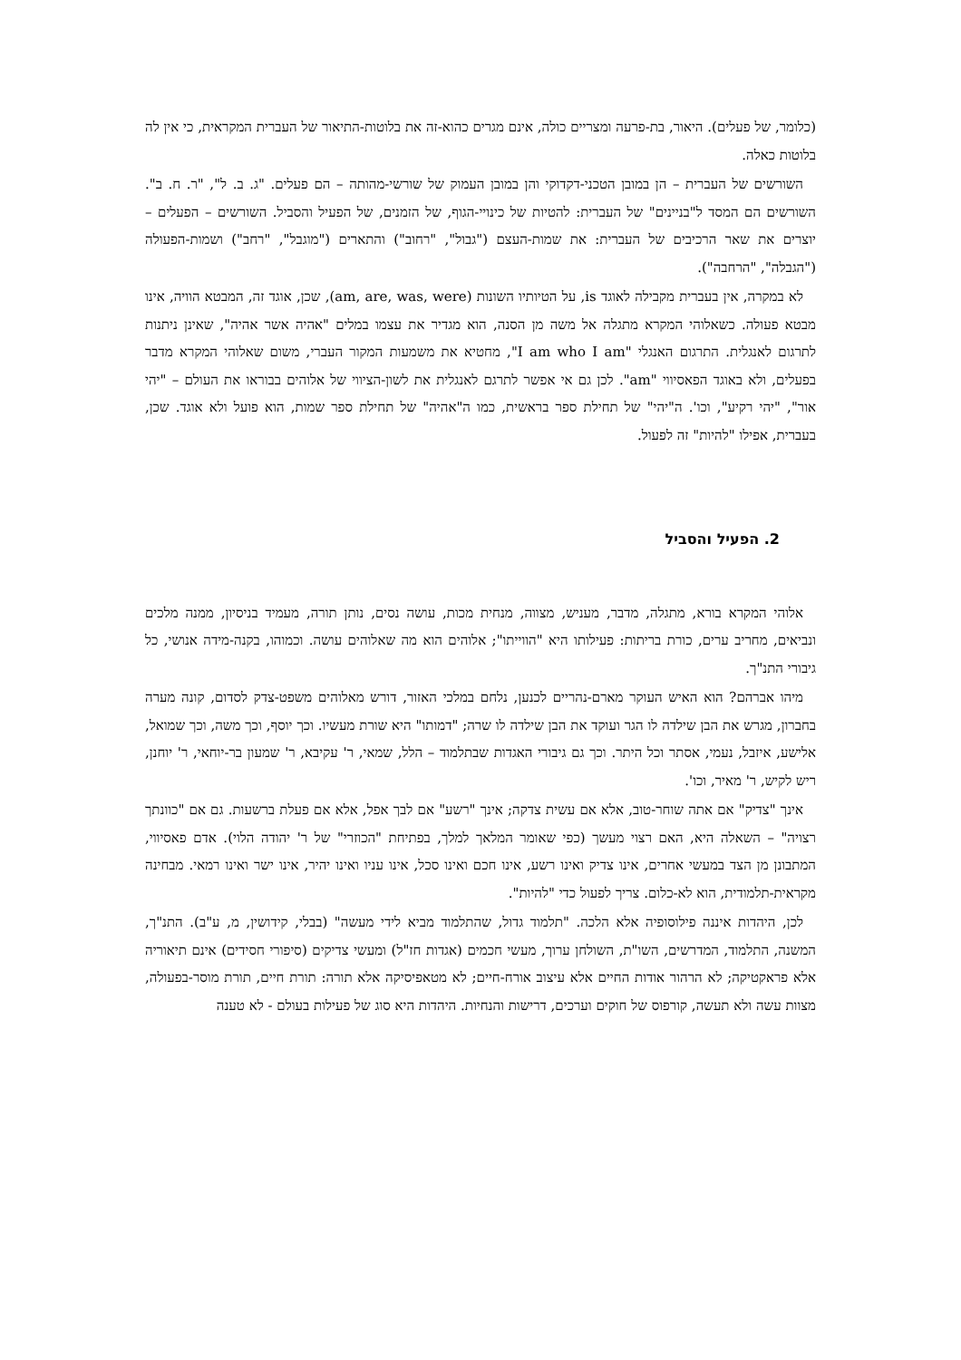(כלומר, של פעלים). היאור, בת-פרעה ומצריים כולה, אינם מגרים כהוא-זה את בלוטות-התיאור של העברית המקראית, כי אין לה בלוטות כאלה.
השורשים של העברית – הן במובן הטכני-דקדוקי והן במובן העמוק של שורשי-מהותה – הם פעלים. "ג. ב. ל", "ר. ח. ב". השורשים הם המסד ל"בניינים" של העברית: להטיות של כינויי-הגוף, של הזמנים, של הפעיל והסביל. השורשים – הפעלים – יוצרים את שאר הרכיבים של העברית: את שמות-העצם ("גבול", "רחוב") והתארים ("מוגבל", "רחב") ושמות-הפעולה ("הגבלה", "הרחבה").
לא במקרה, אין בעברית מקבילה לאוגד is, על הטיותיו השונות (am, are, was, were), שכן, אוגד זה, המבטא הוויה, אינו מבטא פעולה. כשאלוהי המקרא מתגלה אל משה מן הסנה, הוא מגדיר את עצמו במלים "אהיה אשר אהיה", שאינן ניתנות לתרגום לאנגלית. התרגום האנגלי "I am who I am", מחטיא את משמעות המקור העברי, משום שאלוהי המקרא מדבר בפעלים, ולא באוגד הפאסיווי "am". לכן גם אי אפשר לתרגם לאנגלית את לשון-הציווי של אלוהים בבוראו את העולם – "יהי אור", "יהי רקיע", וכו'. ה"יהי" של תחילת ספר בראשית, כמו ה"אהיה" של תחילת ספר שמות, הוא פועל ולא אוגד. שכן, בעברית, אפילו "להיות" זה לפעול.
2. הפעיל והסביל
אלוהי המקרא בורא, מתגלה, מדבר, מעניש, מצווה, מנחית מכות, עושה נסים, נותן תורה, מעמיד בניסיון, ממנה מלכים ונביאים, מחריב ערים, כורת בריתות: פעילותו היא "הווייתו"; אלוהים הוא מה שאלוהים עושה. וכמוהו, בקנה-מידה אנושי, כל גיבורי התנ"ך.
מיהו אברהם? הוא האיש העוקר מארם-נהריים לכנען, נלחם במלכי האזור, דורש מאלוהים משפט-צדק לסדום, קונה מערה בחברון, מגרש את הבן שילדה לו הגר ועוקד את הבן שילדה לו שרה; "דמותו" היא שורת מעשיו. וכך יוסף, וכך משה, וכך שמואל, אלישע, איזבל, נעמי, אסתר וכל היתר. וכך גם גיבורי האגדות שבתלמוד – הלל, שמאי, ר' עקיבא, ר' שמעון בר-יוחאי, ר' יוחנן, ריש לקיש, ר' מאיר, וכו'.
אינך "צדיק" אם אתה שוחר-טוב, אלא אם עשית צדקה; אינך "רשע" אם לבך אפל, אלא אם פעלת ברשעות. גם אם "כוונתך רצויה" – השאלה היא, האם רצוי מעשך (כפי שאומר המלאך למלך, בפתיחת "הכוזרי" של ר' יהודה הלוי). אדם פאסיווי, המתבונן מן הצד במעשי אחרים, אינו צדיק ואינו רשע, אינו חכם ואינו סכל, אינו עניו ואינו יהיר, אינו ישר ואינו רמאי. מבחינה מקראית-תלמודית, הוא לא-כלום. צריך לפעול כדי "להיות".
לכן, היהדות איננה פילוסופיה אלא הלכה. "תלמוד גדול, שהתלמוד מביא לידי מעשה" (בבלי, קידושין, מ, ע"ב). התנ"ך, המשנה, התלמוד, המדרשים, השו"ת, השולחן ערוך, מעשי חכמים (אגדות חז"ל) ומעשי צדיקים (סיפורי חסידים) אינם תיאוריה אלא פראקטיקה; לא הרהור אודות החיים אלא עיצוב אורח-חיים; לא מטאפיסיקה אלא תורה: תורת חיים, תורת מוסר-בפעולה, מצוות עשה ולא תעשה, קורפוס של חוקים וערכים, דרישות והנחיות. היהדות היא סוג של פעילות בעולם - לא טענה